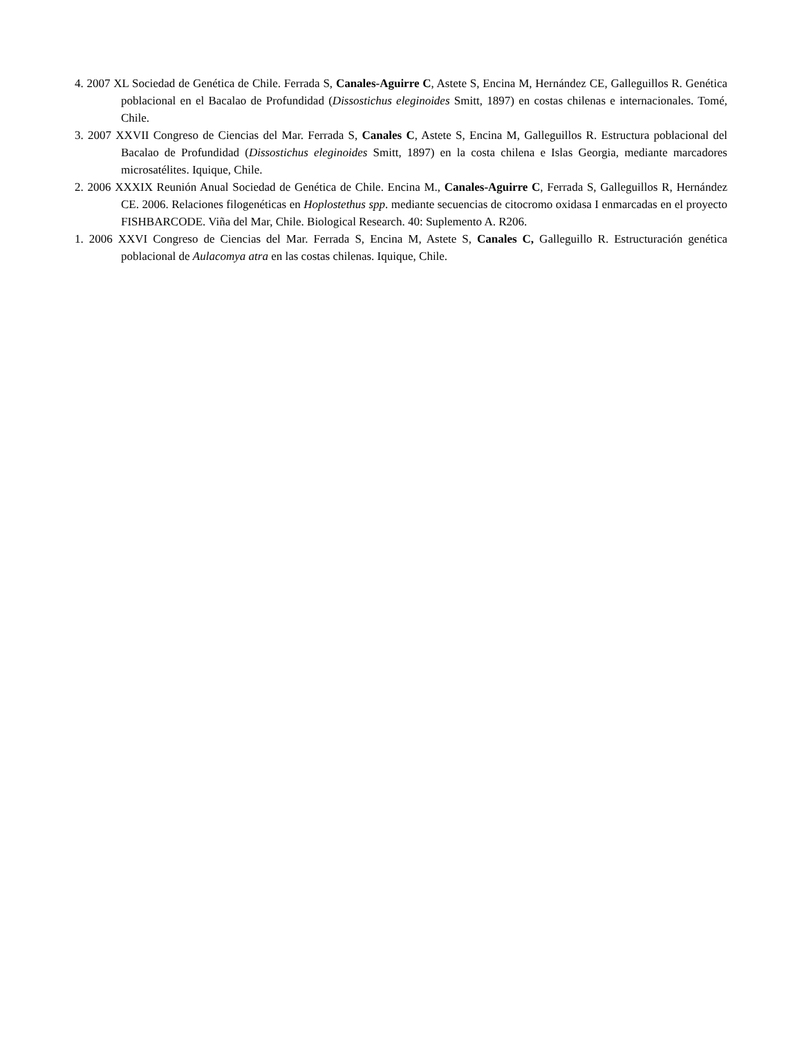4. 2007 XL Sociedad de Genética de Chile. Ferrada S, Canales-Aguirre C, Astete S, Encina M, Hernández CE, Galleguillos R. Genética poblacional en el Bacalao de Profundidad (Dissostichus eleginoides Smitt, 1897) en costas chilenas e internacionales. Tomé, Chile.
3. 2007 XXVII Congreso de Ciencias del Mar. Ferrada S, Canales C, Astete S, Encina M, Galleguillos R. Estructura poblacional del Bacalao de Profundidad (Dissostichus eleginoides Smitt, 1897) en la costa chilena e Islas Georgia, mediante marcadores microsatélites. Iquique, Chile.
2. 2006 XXXIX Reunión Anual Sociedad de Genética de Chile. Encina M., Canales-Aguirre C, Ferrada S, Galleguillos R, Hernández CE. 2006. Relaciones filogenéticas en Hoplostethus spp. mediante secuencias de citocromo oxidasa I enmarcadas en el proyecto FISHBARCODE. Viña del Mar, Chile. Biological Research. 40: Suplemento A. R206.
1. 2006 XXVI Congreso de Ciencias del Mar. Ferrada S, Encina M, Astete S, Canales C, Galleguillo R. Estructuración genética poblacional de Aulacomya atra en las costas chilenas. Iquique, Chile.